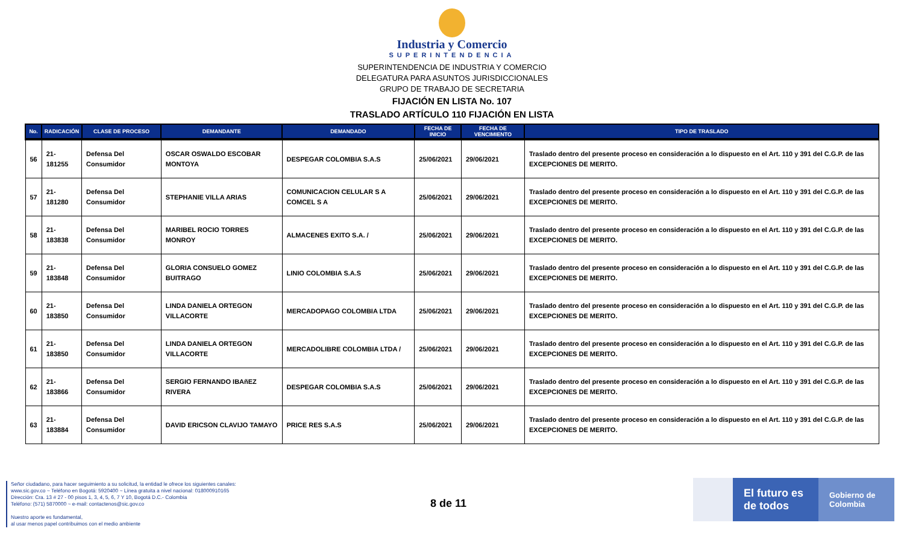Industria y Comercio
SUPERINTENDENCIA
SUPERINTENDENCIA DE INDUSTRIA Y COMERCIO
DELEGATURA PARA ASUNTOS JURISDICCIONALES
GRUPO DE TRABAJO DE SECRETARIA
FIJACIÓN EN LISTA No. 107
TRASLADO ARTÍCULO 110 FIJACIÓN EN LISTA
| No. | RADICACIÓN | CLASE DE PROCESO | DEMANDANTE | DEMANDADO | FECHA DE INICIO | FECHA DE VENCIMIENTO | TIPO DE TRASLADO |
| --- | --- | --- | --- | --- | --- | --- | --- |
| 56 | 21-181255 | Defensa Del Consumidor | OSCAR OSWALDO ESCOBAR MONTOYA | DESPEGAR COLOMBIA S.A.S | 25/06/2021 | 29/06/2021 | Traslado dentro del presente proceso en consideración a lo dispuesto en el Art. 110 y 391 del C.G.P. de las EXCEPCIONES DE MERITO. |
| 57 | 21-181280 | Defensa Del Consumidor | STEPHANIE VILLA ARIAS | COMUNICACION CELULAR S A COMCEL S A | 25/06/2021 | 29/06/2021 | Traslado dentro del presente proceso en consideración a lo dispuesto en el Art. 110 y 391 del C.G.P. de las EXCEPCIONES DE MERITO. |
| 58 | 21-183838 | Defensa Del Consumidor | MARIBEL ROCIO TORRES MONROY | ALMACENES EXITO S.A. / | 25/06/2021 | 29/06/2021 | Traslado dentro del presente proceso en consideración a lo dispuesto en el Art. 110 y 391 del C.G.P. de las EXCEPCIONES DE MERITO. |
| 59 | 21-183848 | Defensa Del Consumidor | GLORIA CONSUELO GOMEZ BUITRAGO | LINIO COLOMBIA S.A.S | 25/06/2021 | 29/06/2021 | Traslado dentro del presente proceso en consideración a lo dispuesto en el Art. 110 y 391 del C.G.P. de las EXCEPCIONES DE MERITO. |
| 60 | 21-183850 | Defensa Del Consumidor | LINDA DANIELA ORTEGON VILLACORTE | MERCADOPAGO COLOMBIA LTDA | 25/06/2021 | 29/06/2021 | Traslado dentro del presente proceso en consideración a lo dispuesto en el Art. 110 y 391 del C.G.P. de las EXCEPCIONES DE MERITO. |
| 61 | 21-183850 | Defensa Del Consumidor | LINDA DANIELA ORTEGON VILLACORTE | MERCADOLIBRE COLOMBIA LTDA / | 25/06/2021 | 29/06/2021 | Traslado dentro del presente proceso en consideración a lo dispuesto en el Art. 110 y 391 del C.G.P. de las EXCEPCIONES DE MERITO. |
| 62 | 21-183866 | Defensa Del Consumidor | SERGIO FERNANDO IBAñEZ RIVERA | DESPEGAR COLOMBIA S.A.S | 25/06/2021 | 29/06/2021 | Traslado dentro del presente proceso en consideración a lo dispuesto en el Art. 110 y 391 del C.G.P. de las EXCEPCIONES DE MERITO. |
| 63 | 21-183884 | Defensa Del Consumidor | DAVID ERICSON CLAVIJO TAMAYO | PRICE RES S.A.S | 25/06/2021 | 29/06/2021 | Traslado dentro del presente proceso en consideración a lo dispuesto en el Art. 110 y 391 del C.G.P. de las EXCEPCIONES DE MERITO. |
Señor ciudadano, para hacer seguimiento a su solicitud, la entidad le ofrece los siguientes canales:
www.sic.gov.co ~ Teléfono en Bogotá: 5920400 ~ Línea gratuita a nivel nacional: 018000910165
Dirección: Cra. 13 # 27 - 00 pisos 1, 3, 4, 5, 6, 7 Y 10, Bogotá D.C.- Colombia
Teléfono: (571) 5870000 ~ e-mail: contactenos@sic.gov.co
Nuestro aporte es fundamental,
al usar menos papel contribuimos con el medio ambiente
8 de 11
El futuro es de todos
Gobierno de Colombia